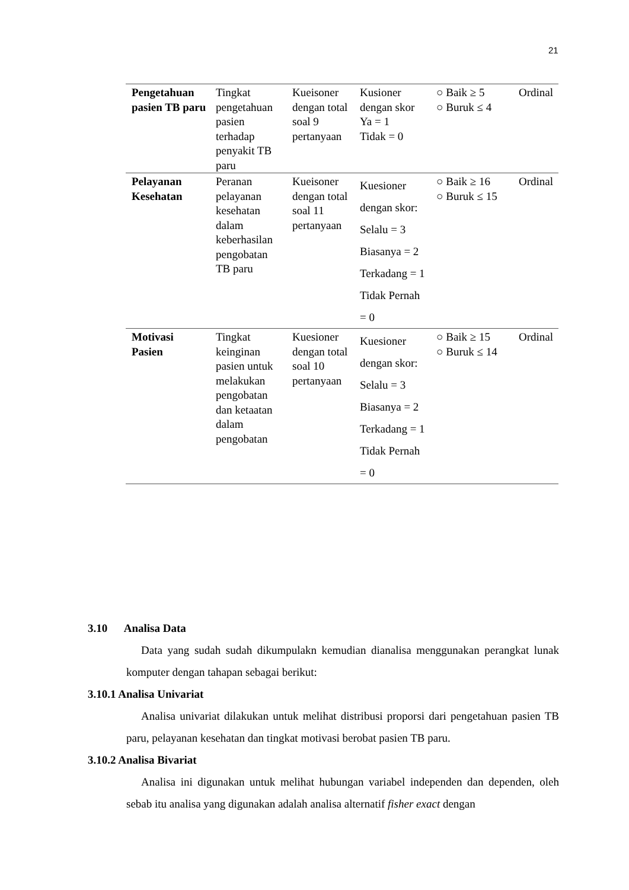21
| Pengetahuan pasien TB paru | Tingkat pengetahuan pasien terhadap penyakit TB paru | Kueisoner dengan total soal 9 pertanyaan | Kusioner dengan skor Ya = 1 Tidak = 0 | ○ Baik ≥ 5 ○ Buruk ≤ 4 | Ordinal |
| Pelayanan Kesehatan | Peranan pelayanan kesehatan dalam keberhasilan pengobatan TB paru | Kueisoner dengan total soal 11 pertanyaan | Kuesioner dengan skor: Selalu = 3 Biasanya = 2 Terkadang = 1 Tidak Pernah = 0 | ○ Baik ≥ 16 ○ Buruk ≤ 15 | Ordinal |
| Motivasi Pasien | Tingkat keinginan pasien untuk melakukan pengobatan dan ketaatan dalam pengobatan | Kuesioner dengan total soal 10 pertanyaan | Kuesioner dengan skor: Selalu = 3 Biasanya = 2 Terkadang = 1 Tidak Pernah = 0 | ○ Baik ≥ 15 ○ Buruk ≤ 14 | Ordinal |
3.10 Analisa Data
Data yang sudah sudah dikumpulakn kemudian dianalisa menggunakan perangkat lunak komputer dengan tahapan sebagai berikut:
3.10.1 Analisa Univariat
Analisa univariat dilakukan untuk melihat distribusi proporsi dari pengetahuan pasien TB paru, pelayanan kesehatan dan tingkat motivasi berobat pasien TB paru.
3.10.2 Analisa Bivariat
Analisa ini digunakan untuk melihat hubungan variabel independen dan dependen, oleh sebab itu analisa yang digunakan adalah analisa alternatif fisher exact dengan